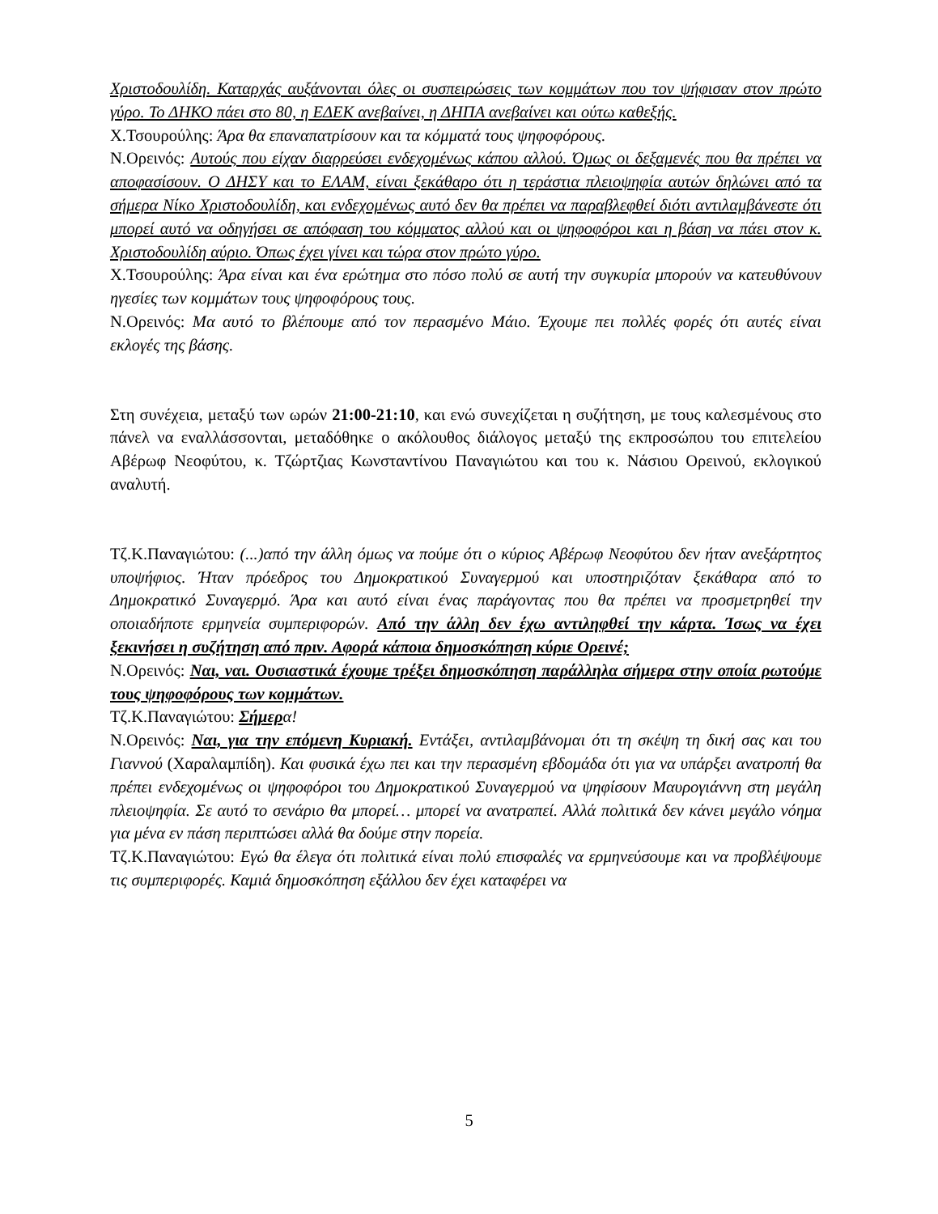Χριστοδουλίδη. Καταρχάς αυξάνονται όλες οι συσπειρώσεις των κομμάτων που τον ψήφισαν στον πρώτο γύρο. Το ΔΗΚΟ πάει στο 80, η ΕΔΕΚ ανεβαίνει, η ΔΗΠΑ ανεβαίνει και ούτω καθεξής.
Χ.Τσουρούλης: Άρα θα επαναπατρίσουν και τα κόμματά τους ψηφοφόρους.
Ν.Ορεινός: Αυτούς που είχαν διαρρεύσει ενδεχομένως κάπου αλλού. Όμως οι δεξαμενές που θα πρέπει να αποφασίσουν. Ο ΔΗΣΥ και το ΕΛΑΜ, είναι ξεκάθαρο ότι η τεράστια πλειοψηφία αυτών δηλώνει από τα σήμερα Νίκο Χριστοδουλίδη, και ενδεχομένως αυτό δεν θα πρέπει να παραβλεφθεί διότι αντιλαμβάνεστε ότι μπορεί αυτό να οδηγήσει σε απόφαση του κόμματος αλλού και οι ψηφοφόροι και η βάση να πάει στον κ. Χριστοδουλίδη αύριο. Όπως έχει γίνει και τώρα στον πρώτο γύρο.
Χ.Τσουρούλης: Άρα είναι και ένα ερώτημα στο πόσο πολύ σε αυτή την συγκυρία μπορούν να κατευθύνουν ηγεσίες των κομμάτων τους ψηφοφόρους τους.
Ν.Ορεινός: Μα αυτό το βλέπουμε από τον περασμένο Μάιο. Έχουμε πει πολλές φορές ότι αυτές είναι εκλογές της βάσης.
Στη συνέχεια, μεταξύ των ωρών 21:00-21:10, και ενώ συνεχίζεται η συζήτηση, με τους καλεσμένους στο πάνελ να εναλλάσσονται, μεταδόθηκε ο ακόλουθος διάλογος μεταξύ της εκπροσώπου του επιτελείου Αβέρωφ Νεοφύτου, κ. Τζώρτζιας Κωνσταντίνου Παναγιώτου και του κ. Νάσιου Ορεινού, εκλογικού αναλυτή.
Τζ.Κ.Παναγιώτου: (...)από την άλλη όμως να πούμε ότι ο κύριος Αβέρωφ Νεοφύτου δεν ήταν ανεξάρτητος υποψήφιος. Ήταν πρόεδρος του Δημοκρατικού Συναγερμού και υποστηριζόταν ξεκάθαρα από το Δημοκρατικό Συναγερμό. Άρα και αυτό είναι ένας παράγοντας που θα πρέπει να προσμετρηθεί την οποιαδήποτε ερμηνεία συμπεριφορών. Από την άλλη δεν έχω αντιληφθεί την κάρτα. Ίσως να έχει ξεκινήσει η συζήτηση από πριν. Αφορά κάποια δημοσκόπηση κύριε Ορεινέ;
Ν.Ορεινός: Ναι, ναι. Ουσιαστικά έχουμε τρέξει δημοσκόπηση παράλληλα σήμερα στην οποία ρωτούμε τους ψηφοφόρους των κομμάτων.
Τζ.Κ.Παναγιώτου: Σήμερ α!
Ν.Ορεινός: Ναι, για την επόμενη Κυριακή. Εντάξει, αντιλαμβάνομαι ότι τη σκέψη τη δική σας και του Γιαννού (Χαραλαμπίδη). Και φυσικά έχω πει και την περασμένη εβδομάδα ότι για να υπάρξει ανατροπή θα πρέπει ενδεχομένως οι ψηφοφόροι του Δημοκρατικού Συναγερμού να ψηφίσουν Μαυρογιάννη στη μεγάλη πλειοψηφία. Σε αυτό το σενάριο θα μπορεί… μπορεί να ανατραπεί. Αλλά πολιτικά δεν κάνει μεγάλο νόημα για μένα εν πάση περιπτώσει αλλά θα δούμε στην πορεία.
Τζ.Κ.Παναγιώτου: Εγώ θα έλεγα ότι πολιτικά είναι πολύ επισφαλές να ερμηνεύσουμε και να προβλέψουμε τις συμπεριφορές. Καμιά δημοσκόπηση εξάλλου δεν έχει καταφέρει να
5